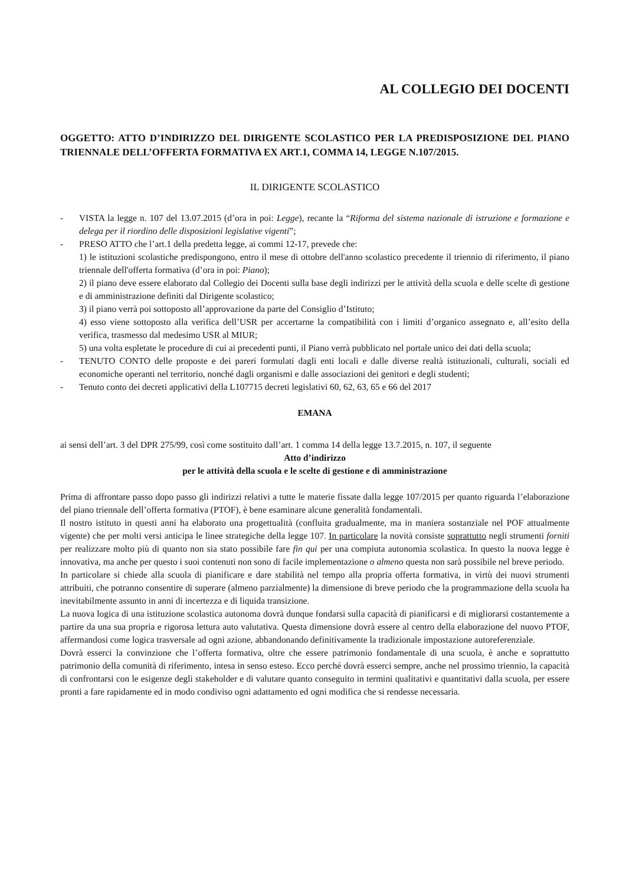AL COLLEGIO DEI DOCENTI
OGGETTO: ATTO D’INDIRIZZO DEL DIRIGENTE SCOLASTICO PER LA PREDISPOSIZIONE DEL PIANO TRIENNALE DELL’OFFERTA FORMATIVA EX ART.1, COMMA 14, LEGGE N.107/2015.
IL DIRIGENTE SCOLASTICO
- VISTA la legge n. 107 del 13.07.2015 (d’ora in poi: Legge), recante la “Riforma del sistema nazionale di istruzione e formazione e delega per il riordino delle disposizioni legislative vigenti”;
- PRESO ATTO che l’art.1 della predetta legge, ai commi 12-17, prevede che:
1) le istituzioni scolastiche predispongono, entro il mese di ottobre dell'anno scolastico precedente il triennio di riferimento, il piano triennale dell'offerta formativa (d’ora in poi: Piano);
2) il piano deve essere elaborato dal Collegio dei Docenti sulla base degli indirizzi per le attività della scuola e delle scelte di gestione e di amministrazione definiti dal Dirigente scolastico;
3) il piano verrà poi sottoposto all’approvazione da parte del Consiglio d’Istituto;
4) esso viene sottoposto alla verifica dell’USR per accertarne la compatibilità con i limiti d’organico assegnato e, all’esito della verifica, trasmesso dal medesimo USR al MIUR;
5) una volta espletate le procedure di cui ai precedenti punti, il Piano verrà pubblicato nel portale unico dei dati della scuola;
- TENUTO CONTO delle proposte e dei pareri formulati dagli enti locali e dalle diverse realtà istituzionali, culturali, sociali ed economiche operanti nel territorio, nonché dagli organismi e dalle associazioni dei genitori e degli studenti;
- Tenuto conto dei decreti applicativi della L107715 decreti legislativi 60, 62, 63, 65 e 66 del 2017
EMANA
ai sensi dell’art. 3 del DPR 275/99, così come sostituito dall’art. 1 comma 14 della legge 13.7.2015, n. 107, il seguente
Atto d’indirizzo
per le attività della scuola e le scelte di gestione e di amministrazione
Prima di affrontare passo dopo passo gli indirizzi relativi a tutte le materie fissate dalla legge 107/2015 per quanto riguarda l’elaborazione del piano triennale dell’offerta formativa (PTOF), è bene esaminare alcune generalità fondamentali.
Il nostro istituto in questi anni ha elaborato una progettualità (confluita gradualmente, ma in maniera sostanziale nel POF attualmente vigente) che per molti versi anticipa le linee strategiche della legge 107. In particolare la novità consiste soprattutto negli strumenti forniti per realizzare molto più di quanto non sia stato possibile fare fin qui per una compiuta autonomia scolastica. In questo la nuova legge è innovativa, ma anche per questo i suoi contenuti non sono di facile implementazione o almeno questa non sarà possibile nel breve periodo.
In particolare si chiede alla scuola di pianificare e dare stabilità nel tempo alla propria offerta formativa, in virtù dei nuovi strumenti attribuiti, che potranno consentire di superare (almeno parzialmente) la dimensione di breve periodo che la programmazione della scuola ha inevitabilmente assunto in anni di incertezza e di liquida transizione.
La nuova logica di una istituzione scolastica autonoma dovrà dunque fondarsi sulla capacità di pianificarsi e di migliorarsi costantemente a partire da una sua propria e rigorosa lettura auto valutativa. Questa dimensione dovrà essere al centro della elaborazione del nuovo PTOF, affermandosi come logica trasversale ad ogni azione, abbandonando definitivamente la tradizionale impostazione autoreferenziale.
Dovrà esserci la convinzione che l’offerta formativa, oltre che essere patrimonio fondamentale di una scuola, è anche e soprattutto patrimonio della comunità di riferimento, intesa in senso esteso. Ecco perché dovrà esserci sempre, anche nel prossimo triennio, la capacità di confrontarsi con le esigenze degli stakeholder e di valutare quanto conseguito in termini qualitativi e quantitativi dalla scuola, per essere pronti a fare rapidamente ed in modo condiviso ogni adattamento ed ogni modifica che si rendesse necessaria.